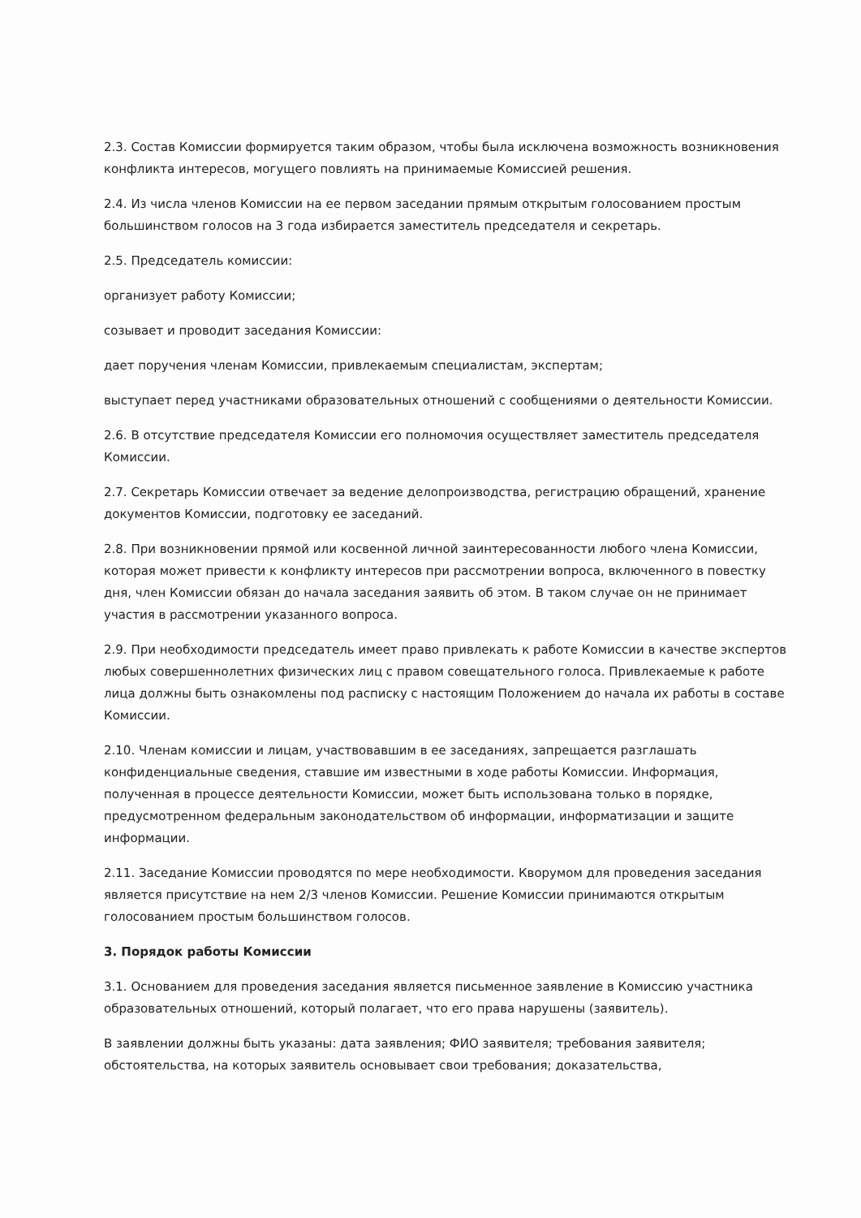2.3. Состав Комиссии формируется таким образом, чтобы была исключена возможность возникновения конфликта интересов, могущего повлиять на принимаемые Комиссией решения.
2.4. Из числа членов Комиссии на ее первом заседании прямым открытым голосованием простым большинством голосов на 3 года избирается заместитель председателя и секретарь.
2.5. Председатель комиссии:
организует работу Комиссии;
созывает и проводит заседания Комиссии:
дает поручения членам Комиссии, привлекаемым специалистам, экспертам;
выступает перед участниками образовательных отношений с сообщениями о деятельности Комиссии.
2.6. В отсутствие председателя Комиссии его полномочия осуществляет заместитель председателя Комиссии.
2.7. Секретарь Комиссии отвечает за ведение делопроизводства, регистрацию обращений, хранение документов Комиссии, подготовку ее заседаний.
2.8. При возникновении прямой или косвенной личной заинтересованности любого члена Комиссии, которая может привести к конфликту интересов при рассмотрении вопроса, включенного в повестку дня, член Комиссии обязан до начала заседания заявить об этом. В таком случае он не принимает участия в рассмотрении указанного вопроса.
2.9. При необходимости председатель имеет право привлекать к работе Комиссии в качестве экспертов любых совершеннолетних физических лиц с правом совещательного голоса. Привлекаемые к работе лица должны быть ознакомлены под расписку с настоящим Положением до начала их работы в составе Комиссии.
2.10. Членам комиссии и лицам, участвовавшим в ее заседаниях, запрещается разглашать конфиденциальные сведения, ставшие им известными в ходе работы Комиссии. Информация, полученная в процессе деятельности Комиссии, может быть использована только в порядке, предусмотренном федеральным законодательством об информации, информатизации и защите информации.
2.11. Заседание Комиссии проводятся по мере необходимости. Кворумом для проведения заседания является присутствие на нем 2/3 членов Комиссии. Решение Комиссии принимаются открытым голосованием простым большинством голосов.
3. Порядок работы Комиссии
3.1. Основанием для проведения заседания является письменное заявление в Комиссию участника образовательных отношений, который полагает, что его права нарушены (заявитель).
В заявлении должны быть указаны: дата заявления; ФИО заявителя; требования заявителя; обстоятельства, на которых заявитель основывает свои требования; доказательства,